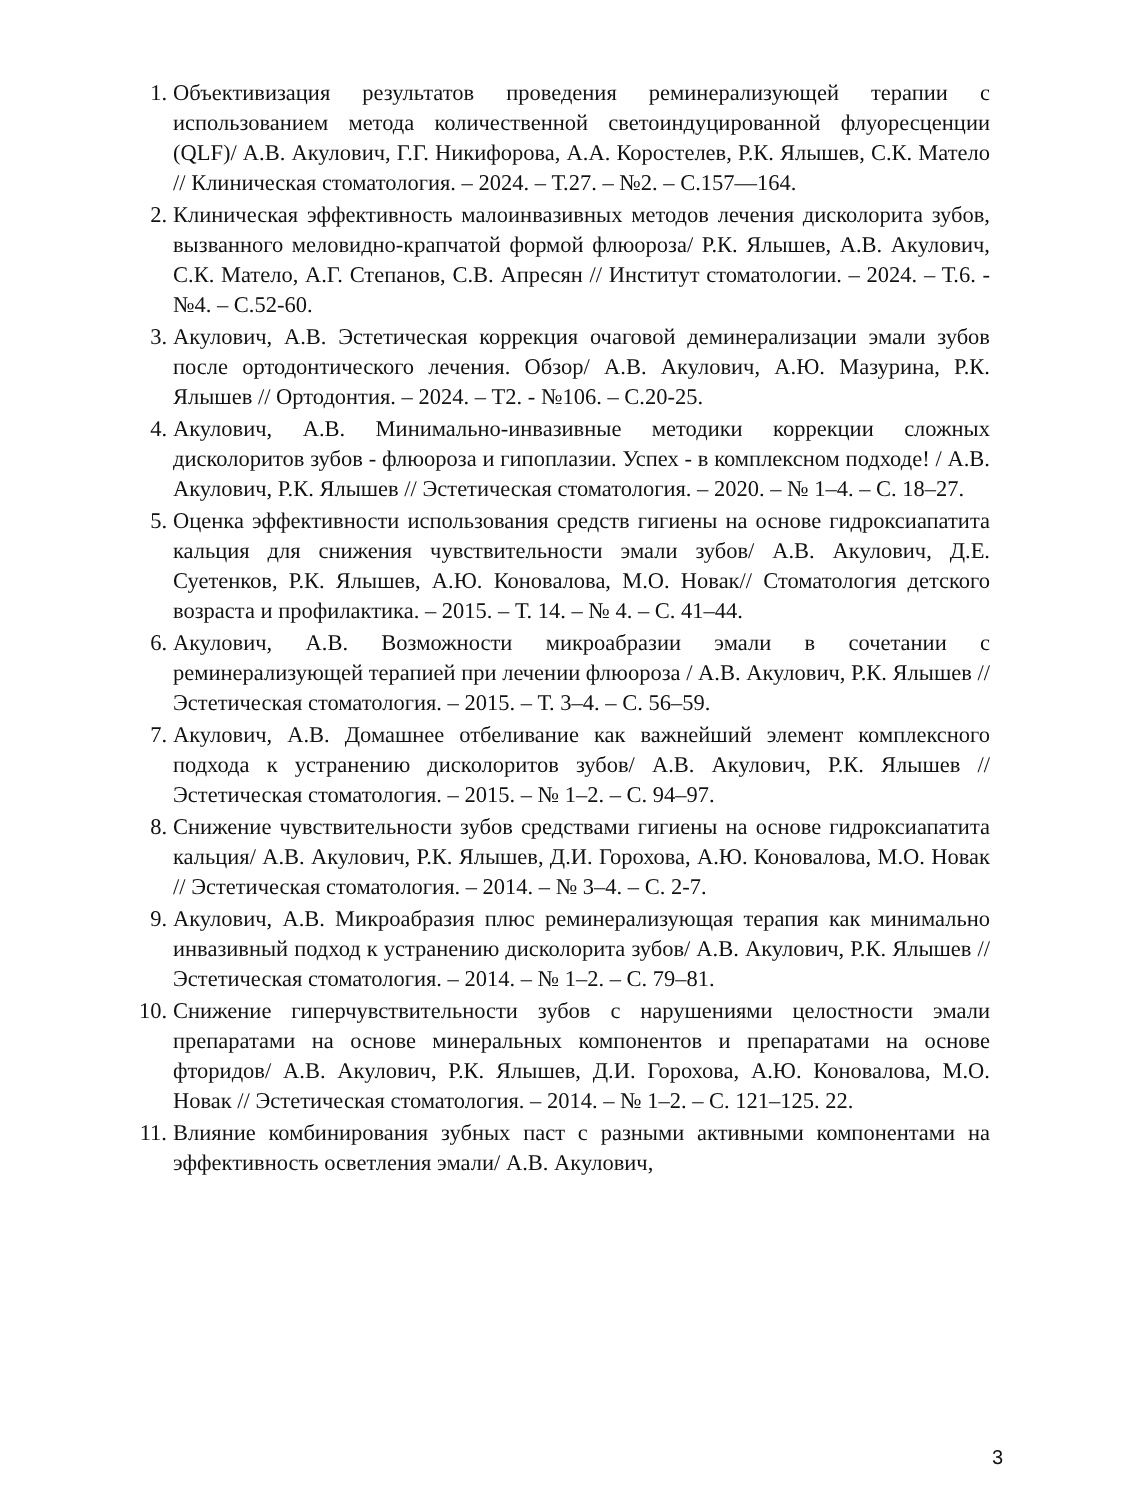1. Объективизация результатов проведения реминерализующей терапии с использованием метода количественной светоиндуцированной флуоресценции (QLF)/ А.В. Акулович, Г.Г. Никифорова, А.А. Коростелев, Р.К. Ялышев, С.К. Матело // Клиническая стоматология. – 2024. – Т.27. – №2. – С.157—164.
2. Клиническая эффективность малоинвазивных методов лечения дисколорита зубов, вызванного меловидно-крапчатой формой флюороза/ Р.К. Ялышев, А.В. Акулович, С.К. Матело, А.Г. Степанов, С.В. Апресян // Институт стоматологии. – 2024. – Т.6. - №4. – С.52-60.
3. Акулович, А.В. Эстетическая коррекция очаговой деминерализации эмали зубов после ортодонтического лечения. Обзор/ А.В. Акулович, А.Ю. Мазурина, Р.К. Ялышев // Ортодонтия. – 2024. – Т2. - №106. – С.20-25.
4. Акулович, А.В. Минимально-инвазивные методики коррекции сложных дисколоритов зубов - флюороза и гипоплазии. Успех - в комплексном подходе! / А.В. Акулович, Р.К. Ялышев // Эстетическая стоматология. – 2020. – № 1–4. – С. 18–27.
5. Оценка эффективности использования средств гигиены на основе гидроксиапатита кальция для снижения чувствительности эмали зубов/ А.В. Акулович, Д.Е. Суетенков, Р.К. Ялышев, А.Ю. Коновалова, М.О. Новак// Стоматология детского возраста и профилактика. – 2015. – Т. 14. – № 4. – С. 41–44.
6. Акулович, А.В. Возможности микроабразии эмали в сочетании с реминерализующей терапией при лечении флюороза / А.В. Акулович, Р.К. Ялышев // Эстетическая стоматология. – 2015. – Т. 3–4. – С. 56–59.
7. Акулович, А.В. Домашнее отбеливание как важнейший элемент комплексного подхода к устранению дисколоритов зубов/ А.В. Акулович, Р.К. Ялышев // Эстетическая стоматология. – 2015. – № 1–2. – С. 94–97.
8. Снижение чувствительности зубов средствами гигиены на основе гидроксиапатита кальция/ А.В. Акулович, Р.К. Ялышев, Д.И. Горохова, А.Ю. Коновалова, М.О. Новак // Эстетическая стоматология. – 2014. – № 3–4. – С. 2-7.
9. Акулович, А.В. Микроабразия плюс реминерализующая терапия как минимально инвазивный подход к устранению дисколорита зубов/ А.В. Акулович, Р.К. Ялышев // Эстетическая стоматология. – 2014. – № 1–2. – С. 79–81.
10. Снижение гиперчувствительности зубов с нарушениями целостности эмали препаратами на основе минеральных компонентов и препаратами на основе фторидов/ А.В. Акулович, Р.К. Ялышев, Д.И. Горохова, А.Ю. Коновалова, М.О. Новак // Эстетическая стоматология. – 2014. – № 1–2. – С. 121–125. 22.
11. Влияние комбинирования зубных паст с разными активными компонентами на эффективность осветления эмали/ А.В. Акулович,
3